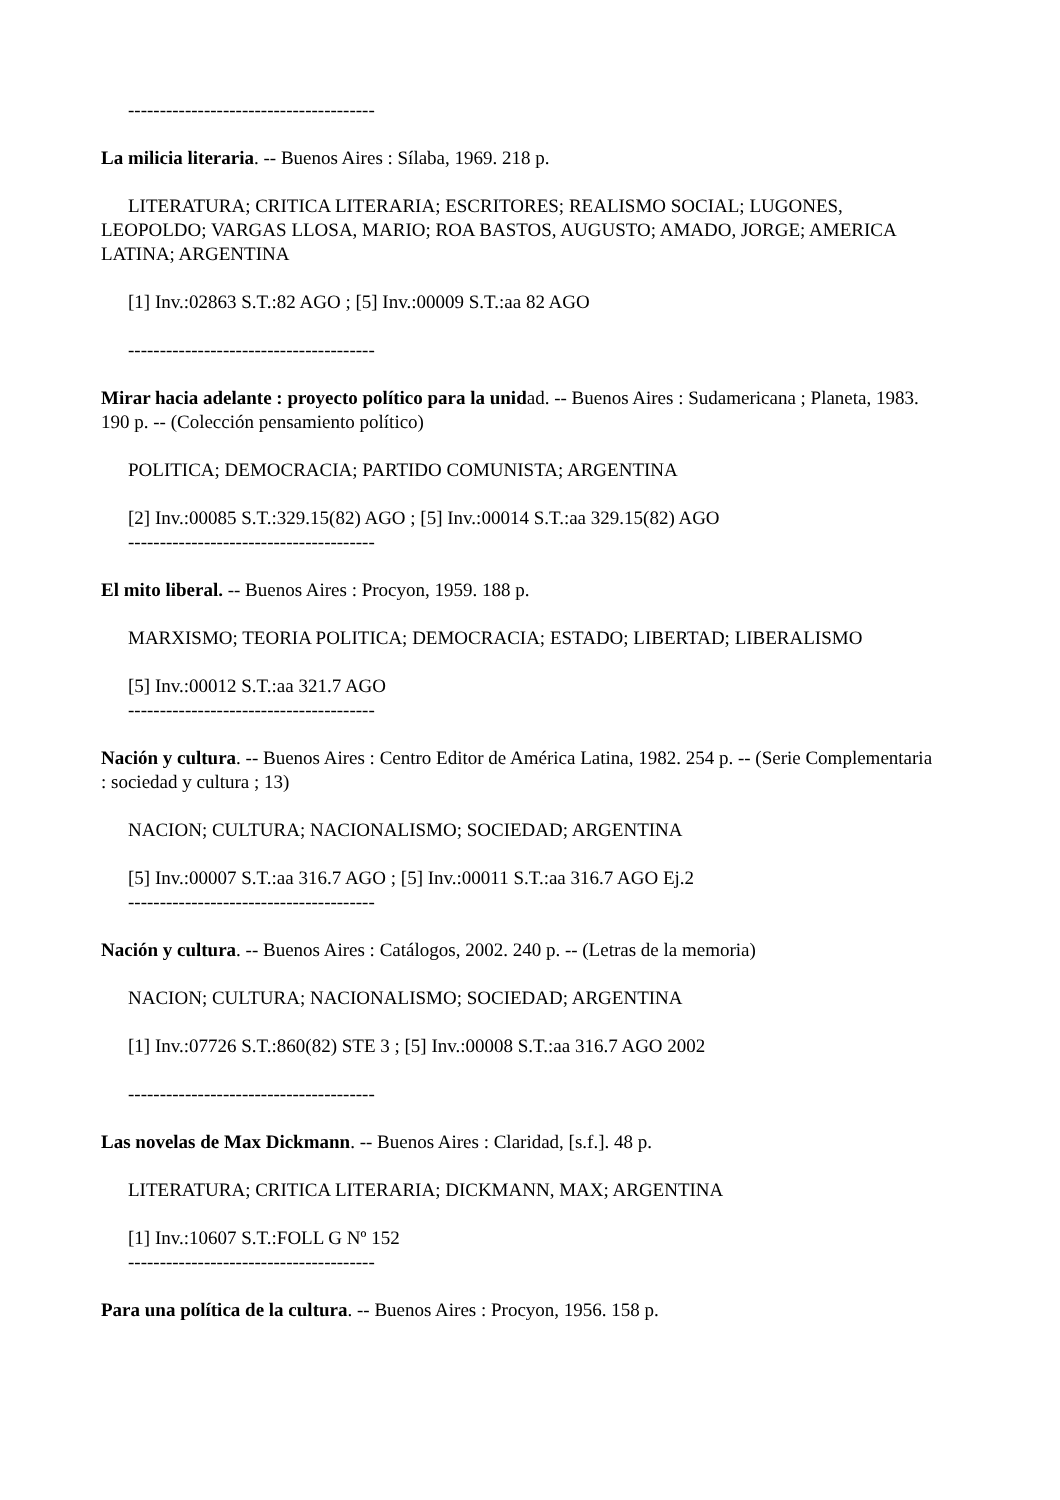---------------------------------------
La milicia literaria. -- Buenos Aires : Sílaba, 1969. 218 p.
LITERATURA; CRITICA LITERARIA; ESCRITORES; REALISMO SOCIAL; LUGONES, LEOPOLDO; VARGAS LLOSA, MARIO; ROA BASTOS, AUGUSTO; AMADO, JORGE; AMERICA LATINA; ARGENTINA
[1] Inv.:02863 S.T.:82 AGO ; [5] Inv.:00009 S.T.:aa 82 AGO
---------------------------------------
Mirar hacia adelante : proyecto político para la unidad. -- Buenos Aires : Sudamericana ; Planeta, 1983. 190 p. -- (Colección pensamiento político)
POLITICA; DEMOCRACIA; PARTIDO COMUNISTA; ARGENTINA
[2] Inv.:00085 S.T.:329.15(82) AGO ; [5] Inv.:00014 S.T.:aa 329.15(82) AGO
---------------------------------------
El mito liberal. -- Buenos Aires : Procyon, 1959. 188 p.
MARXISMO; TEORIA POLITICA; DEMOCRACIA; ESTADO; LIBERTAD; LIBERALISMO
[5] Inv.:00012 S.T.:aa 321.7 AGO
---------------------------------------
Nación y cultura. -- Buenos Aires : Centro Editor de América Latina, 1982. 254 p. -- (Serie Complementaria : sociedad y cultura ; 13)
NACION; CULTURA; NACIONALISMO; SOCIEDAD; ARGENTINA
[5] Inv.:00007 S.T.:aa 316.7 AGO ; [5] Inv.:00011 S.T.:aa 316.7 AGO Ej.2
---------------------------------------
Nación y cultura. -- Buenos Aires : Catálogos, 2002. 240 p. -- (Letras de la memoria)
NACION; CULTURA; NACIONALISMO; SOCIEDAD; ARGENTINA
[1] Inv.:07726 S.T.:860(82) STE 3 ; [5] Inv.:00008 S.T.:aa 316.7 AGO 2002
---------------------------------------
Las novelas de Max Dickmann. -- Buenos Aires : Claridad, [s.f.]. 48 p.
LITERATURA; CRITICA LITERARIA; DICKMANN, MAX; ARGENTINA
[1] Inv.:10607 S.T.:FOLL G Nº 152
---------------------------------------
Para una política de la cultura. -- Buenos Aires : Procyon, 1956. 158 p.